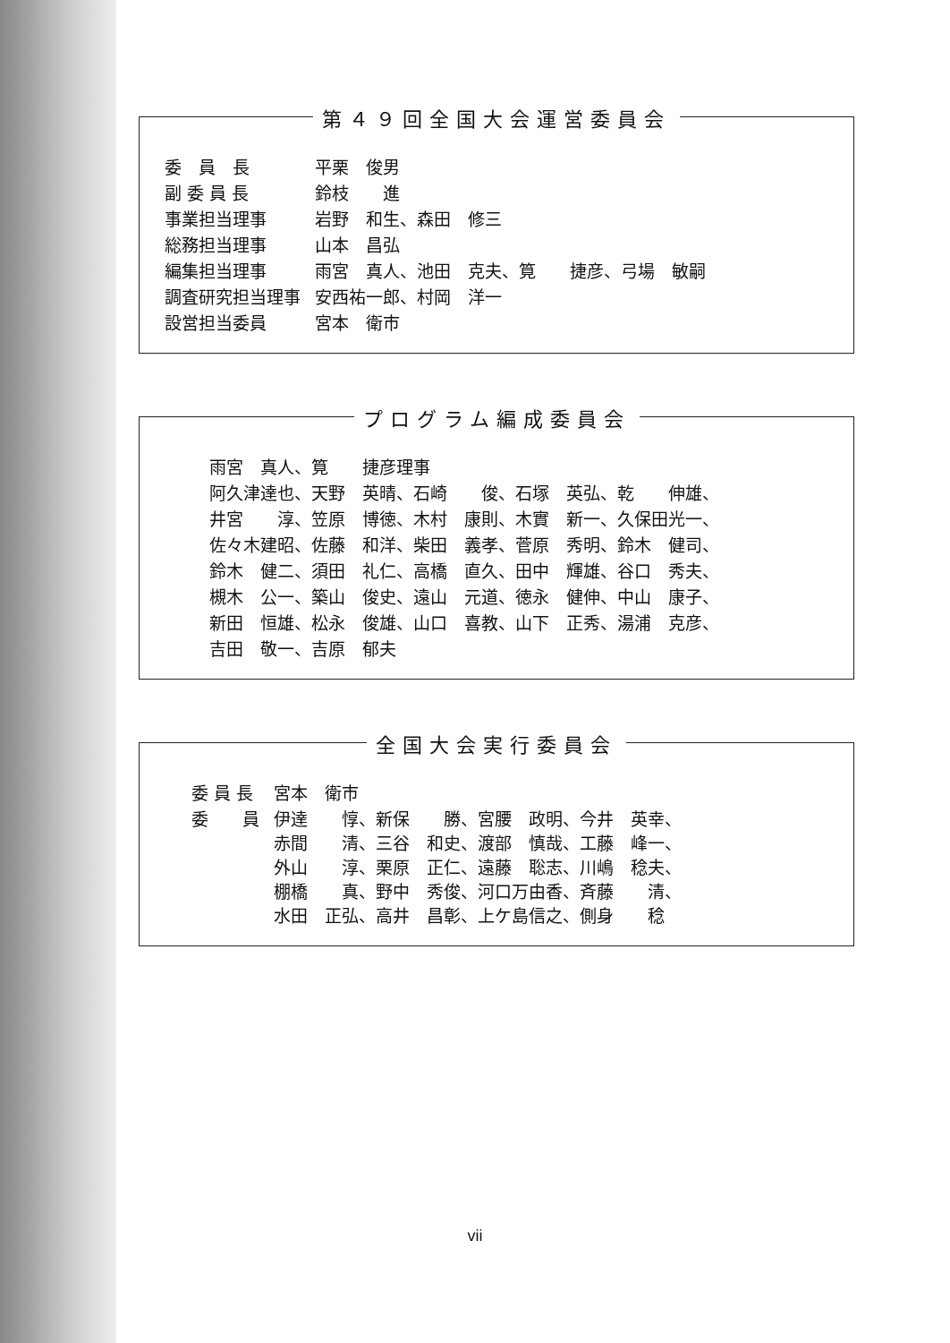第４９回全国大会運営委員会
| 委 員 長 | 平栗 俊男 |
| 副 委 員 長 | 鈴枝 進 |
| 事業担当理事 | 岩野 和生、森田 修三 |
| 総務担当理事 | 山本 昌弘 |
| 編集担当理事 | 雨宮 真人、池田 克夫、筧 捷彦、弓場 敏嗣 |
| 調査研究担当理事 | 安西祐一郎、村岡 洋一 |
| 設営担当委員 | 宮本 衛市 |
プログラム編成委員会
| 雨宮 真人、筧 捷彦理事 |
| 阿久津達也、天野 英晴、石崎 俊、石塚 英弘、乾 伸雄、 |
| 井宮 淳、笠原 博徳、木村 康則、木實 新一、久保田光一、 |
| 佐々木建昭、佐藤 和洋、柴田 義孝、菅原 秀明、鈴木 健司、 |
| 鈴木 健二、須田 礼仁、高橋 直久、田中 輝雄、谷口 秀夫、 |
| 槻木 公一、築山 俊史、遠山 元道、徳永 健伸、中山 康子、 |
| 新田 恒雄、松永 俊雄、山口 喜教、山下 正秀、湯浦 克彦、 |
| 吉田 敬一、吉原 郁夫 |
全国大会実行委員会
| 委 員 長 | 宮本 衛市 |
| 委 員 | 伊達 惇、新保 勝、宮腰 政明、今井 英幸、 赤間 清、三谷 和史、渡部 慎哉、工藤 峰一、 外山 淳、栗原 正仁、遠藤 聡志、川嶋 稔夫、 棚橋 真、野中 秀俊、河口万由香、斉藤 清、 水田 正弘、高井 昌彰、上ケ島信之、側身 稔 |
vii